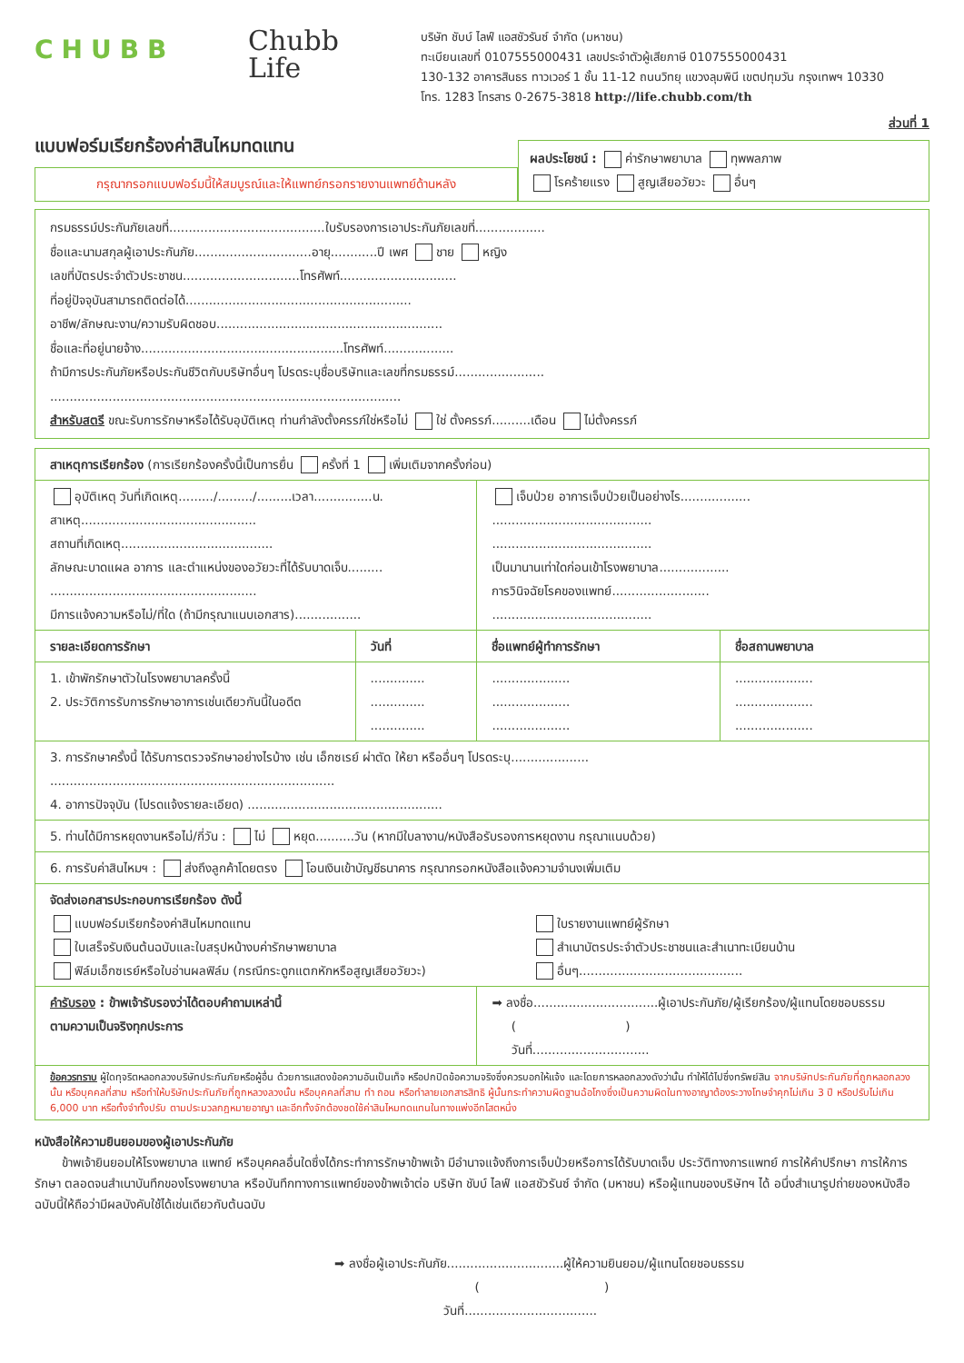CHUBB
Chubb
Life
บริษัท ชับบ์ ไลฟ์ แอสชัวรันซ์ จำกัด (มหาชน)
ทะเบียนเลขที่ 0107555000431 เลขประจำตัวผู้เสียภาษี 0107555000431
130-132 อาคารสินธร ทาวเวอร์ 1 ชั้น 11-12 ถนนวิทยุ แขวงลุมพินี เขตปทุมวัน กรุงเทพฯ 10330
โทร. 1283 โทรสาร 0-2675-3818 http://life.chubb.com/th
ส่วนที่ 1
แบบฟอร์มเรียกร้องค่าสินไหมทดแทน
กรุณากรอกแบบฟอร์มนี้ให้สมบูรณ์และให้แพทย์กรอกรายงานแพทย์ด้านหลัง
ผลประโยชน์ : ค่ารักษาพยาบาล ทุพพลภาพ
โรคร้ายแรง สูญเสียอวัยวะ อื่นๆ
กรมธรรม์ประกันภัยเลขที่........................................ใบรับรองการเอาประกันภัยเลขที่..................
ชื่อและนามสกุลผู้เอาประกันภัย..............................อายุ............ปี เพศ ชาย หญิง
เลขที่บัตรประจำตัวประชาชน..............................โทรศัพท์..............................
ที่อยู่ปัจจุบันสามารถติดต่อได้..........................................................
อาชีพ/ลักษณะงาน/ความรับผิดชอบ..........................................................
ชื่อและที่อยู่นายจ้าง....................................................โทรศัพท์..................
ถ้ามีการประกันภัยหรือประกันชีวิตกับบริษัทอื่นๆ โปรดระบุชื่อบริษัทและเลขที่กรมธรรม์.......................
..........................................................................................
สำหรับสตรี ขณะรับการรักษาหรือได้รับอุบัติเหตุ ท่านกำลังตั้งครรภ์ใช่หรือไม่ ใช่ ตั้งครรภ์..........เดือน ไม่ตั้งครรภ์
| สาเหตุการเรียกร้อง (การเรียกร้องครั้งนี้เป็นการยื่น ครั้งที่ 1 เพิ่มเติมจากครั้งก่อน) | | | |
| อุบัติเหตุ วันที่เกิดเหตุ........./........./.........เวลา...............น. สาเหตุ............................................. สถานที่เกิดเหตุ....................................... ลักษณะบาดแผล อาการ และตำแหน่งของอวัยวะที่ได้รับบาดเจ็บ......... ..................................................... มีการแจ้งความหรือไม่/ที่ใด (ถ้ามีกรุณาแนบเอกสาร)................. | | เจ็บป่วย อาการเจ็บป่วยเป็นอย่างไร.................. ......................................... ......................................... เป็นมานานเท่าใดก่อนเข้าโรงพยาบาล.................. การวินิจฉัยโรคของแพทย์......................... ......................................... | |
| รายละเอียดการรักษา | วันที่ | ชื่อแพทย์ผู้ทำการรักษา | ชื่อสถานพยาบาล |
| 1. เข้าพักรักษาตัวในโรงพยาบาลครั้งนี้ 2. ประวัติการรับการรักษาอาการเช่นเดียวกันนี้ในอดีต | .............. .............. .............. | .................... .................... .................... | .................... .................... .................... |
| 3. การรักษาครั้งนี้ ได้รับการตรวจรักษาอย่างไรบ้าง เช่น เอ็กซเรย์ ผ่าตัด ให้ยา หรืออื่นๆ โปรดระบุ.................... ......................................................................... 4. อาการปัจจุบัน (โปรดแจ้งรายละเอียด) .................................................. | | | |
| 5. ท่านได้มีการหยุดงานหรือไม่/กี่วัน : ไม่ หยุด..........วัน (หากมีใบลางาน/หนังสือรับรองการหยุดงาน กรุณาแนบด้วย) | | | |
| 6. การรับค่าสินไหมฯ : ส่งถึงลูกค้าโดยตรง โอนเงินเข้าบัญชีธนาคาร กรุณากรอกหนังสือแจ้งความจำนงเพิ่มเติม | | | |
| จัดส่งเอกสารประกอบการเรียกร้อง ดังนี้ แบบฟอร์มเรียกร้องค่าสินไหมทดแทน ใบเสร็จรับเงินต้นฉบับและใบสรุปหน้างบค่ารักษาพยาบาล ฟิล์มเอ็กซเรย์หรือใบอ่านผลฟิล์ม (กรณีกระดูกแตกหักหรือสูญเสียอวัยวะ) ใบรายงานแพทย์ผู้รักษา สำเนาบัตรประจำตัวประชาชนและสำเนาทะเบียนบ้าน อื่นๆ.......................................... | | | |
| คำรับรอง : ข้าพเจ้ารับรองว่าได้ตอบคำถามเหล่านี้ ตามความเป็นจริงทุกประการ | | ➡ ลงชื่อ................................ผู้เอาประกันภัย/ผู้เรียกร้อง/ผู้แทนโดยชอบธรรม ( ) วันที่.............................. | |
| ข้อควรทราบ ผู้ใดทุจริตหลอกลวงบริษัทประกันภัยหรือผู้อื่น ด้วยการแสดงข้อความอันเป็นเท็จ หรือปกปิดข้อความจริงซึ่งควรบอกให้แจ้ง และโดยการหลอกลวงดังว่านั้น ทำให้ได้ไปซึ่งทรัพย์สิน จากบริษัทประกันภัยที่ถูกหลอกลวงนั้น หรือบุคคลที่สาม หรือทำให้บริษัทประกันภัยที่ถูกหลวงลวงนั้น หรือบุคคลที่สาม ทำ ถอน หรือทำลายเอกสารสิทธิ ผู้นั้นกระทำความผิดฐานฉ้อโกงซึ่งเป็นความผิดในทางอาญาต้องระวางโทษจำคุกไม่เกิน 3 ปี หรือปรับไม่เกิน 6,000 บาท หรือทั้งจำทั้งปรับ ตามประมวลกฎหมายอาญา และอีกทั้งจักต้องชดใช้ค่าสินไหมทดแทนในทางแพ่งอีกโสตหนึ่ง | | | |
หนังสือให้ความยินยอมของผู้เอาประกันภัย
ข้าพเจ้ายินยอมให้โรงพยาบาล แพทย์ หรือบุคคลอื่นใดซึ่งได้กระทำการรักษาข้าพเจ้า มีอำนาจแจ้งถึงการเจ็บป่วยหรือการได้รับบาดเจ็บ ประวัติทางการแพทย์ การให้คำปรึกษา การให้การรักษา ตลอดจนสำเนาบันทึกของโรงพยาบาล หรือบันทึกทางการแพทย์ของข้าพเจ้าต่อ บริษัท ชับบ์ ไลฟ์ แอสชัวรันซ์ จำกัด (มหาชน) หรือผู้แทนของบริษัทฯ ได้ อนึ่งสำเนารูปถ่ายของหนังสือฉบับนี้ให้ถือว่ามีผลบังคับใช้ได้เช่นเดียวกับต้นฉบับ
➡ ลงชื่อผู้เอาประกันภัย..............................ผู้ให้ความยินยอม/ผู้แทนโดยชอบธรรม
( )
วันที่..................................